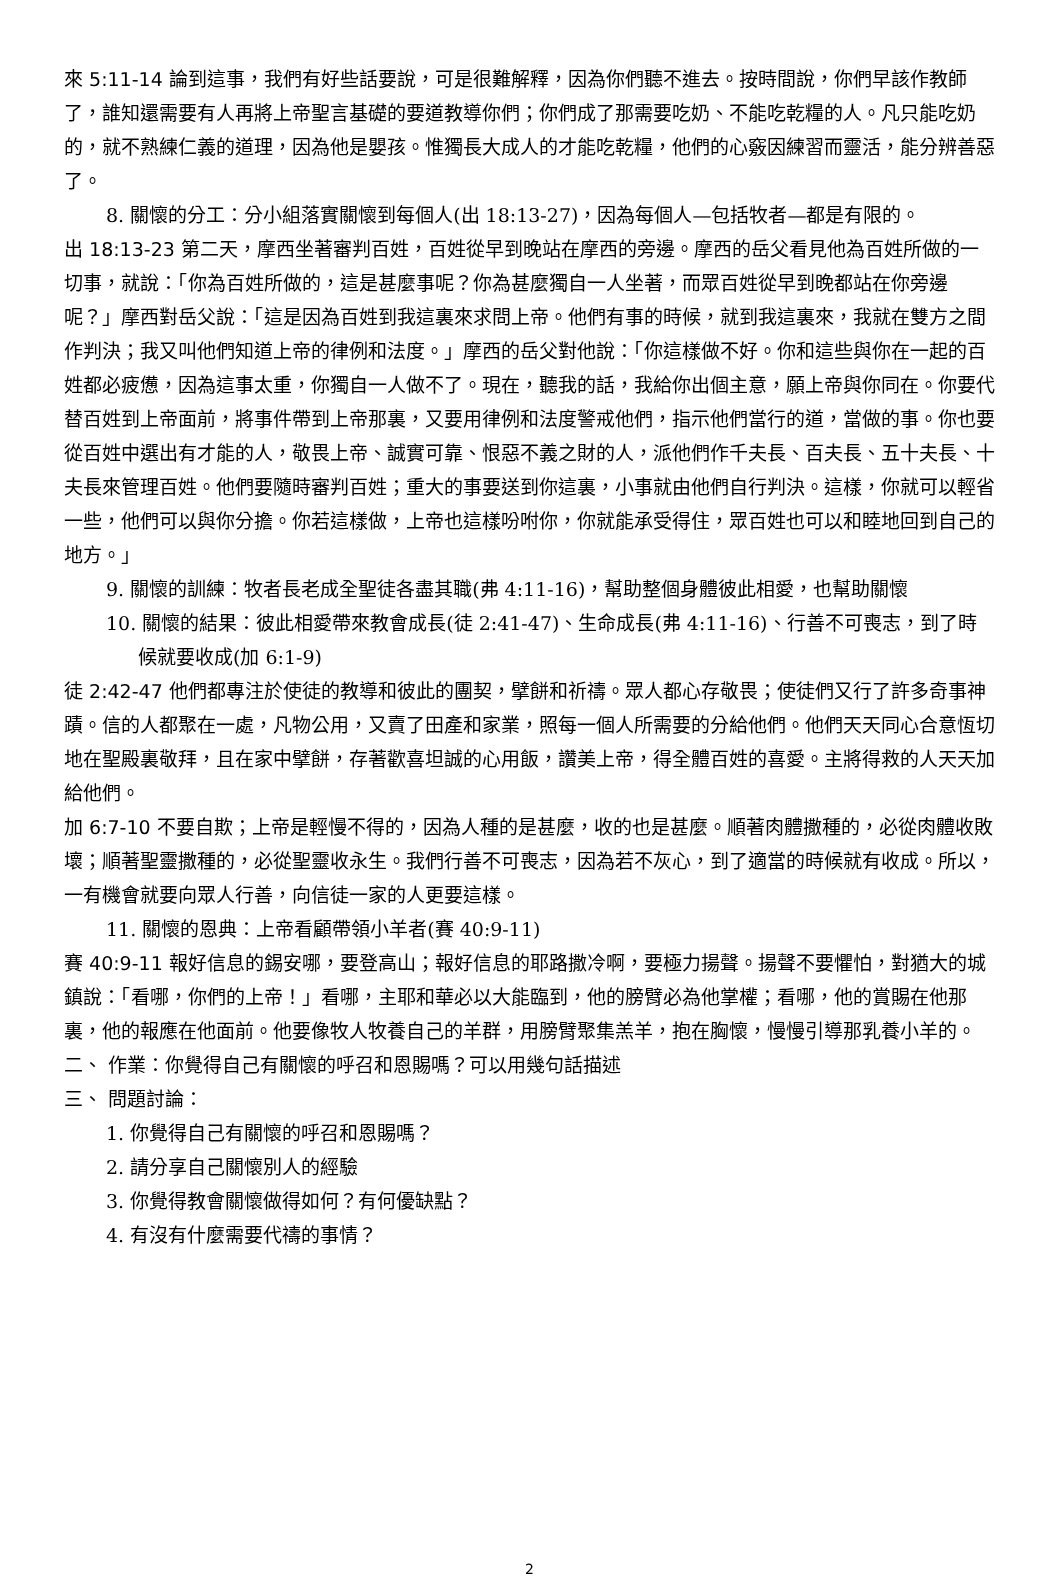來 5:11-14 論到這事，我們有好些話要說，可是很難解釋，因為你們聽不進去。按時間說，你們早該作教師了，誰知還需要有人再將上帝聖言基礎的要道教導你們；你們成了那需要吃奶、不能吃乾糧的人。凡只能吃奶的，就不熟練仁義的道理，因為他是嬰孩。惟獨長大成人的才能吃乾糧，他們的心竅因練習而靈活，能分辨善惡了。
8. 關懷的分工：分小組落實關懷到每個人(出 18:13-27)，因為每個人—包括牧者—都是有限的。
出 18:13-23 第二天，摩西坐著審判百姓，百姓從早到晚站在摩西的旁邊。摩西的岳父看見他為百姓所做的一切事，就說：「你為百姓所做的，這是甚麼事呢？你為甚麼獨自一人坐著，而眾百姓從早到晚都站在你旁邊呢？」摩西對岳父說：「這是因為百姓到我這裏來求問上帝。他們有事的時候，就到我這裏來，我就在雙方之間作判決；我又叫他們知道上帝的律例和法度。」摩西的岳父對他說：「你這樣做不好。你和這些與你在一起的百姓都必疲憊，因為這事太重，你獨自一人做不了。現在，聽我的話，我給你出個主意，願上帝與你同在。你要代替百姓到上帝面前，將事件帶到上帝那裏，又要用律例和法度警戒他們，指示他們當行的道，當做的事。你也要從百姓中選出有才能的人，敬畏上帝、誠實可靠、恨惡不義之財的人，派他們作千夫長、百夫長、五十夫長、十夫長來管理百姓。他們要隨時審判百姓；重大的事要送到你這裏，小事就由他們自行判決。這樣，你就可以輕省一些，他們可以與你分擔。你若這樣做，上帝也這樣吩咐你，你就能承受得住，眾百姓也可以和睦地回到自己的地方。」
9. 關懷的訓練：牧者長老成全聖徒各盡其職(弗 4:11-16)，幫助整個身體彼此相愛，也幫助關懷
10. 關懷的結果：彼此相愛帶來教會成長(徒 2:41-47)、生命成長(弗 4:11-16)、行善不可喪志，到了時候就要收成(加 6:1-9)
徒 2:42-47 他們都專注於使徒的教導和彼此的團契，擘餅和祈禱。眾人都心存敬畏；使徒們又行了許多奇事神蹟。信的人都聚在一處，凡物公用，又賣了田產和家業，照每一個人所需要的分給他們。他們天天同心合意恆切地在聖殿裏敬拜，且在家中擘餅，存著歡喜坦誠的心用飯，讚美上帝，得全體百姓的喜愛。主將得救的人天天加給他們。
加 6:7-10 不要自欺；上帝是輕慢不得的，因為人種的是甚麼，收的也是甚麼。順著肉體撒種的，必從肉體收敗壞；順著聖靈撒種的，必從聖靈收永生。我們行善不可喪志，因為若不灰心，到了適當的時候就有收成。所以，一有機會就要向眾人行善，向信徒一家的人更要這樣。
11. 關懷的恩典：上帝看顧帶領小羊者(賽 40:9-11)
賽 40:9-11 報好信息的錫安哪，要登高山；報好信息的耶路撒冷啊，要極力揚聲。揚聲不要懼怕，對猶大的城鎮說：「看哪，你們的上帝！」看哪，主耶和華必以大能臨到，他的膀臂必為他掌權；看哪，他的賞賜在他那裏，他的報應在他面前。他要像牧人牧養自己的羊群，用膀臂聚集羔羊，抱在胸懷，慢慢引導那乳養小羊的。
二、 作業：你覺得自己有關懷的呼召和恩賜嗎？可以用幾句話描述
三、 問題討論：
1. 你覺得自己有關懷的呼召和恩賜嗎？
2. 請分享自己關懷別人的經驗
3. 你覺得教會關懷做得如何？有何優缺點？
4. 有沒有什麼需要代禱的事情？
2